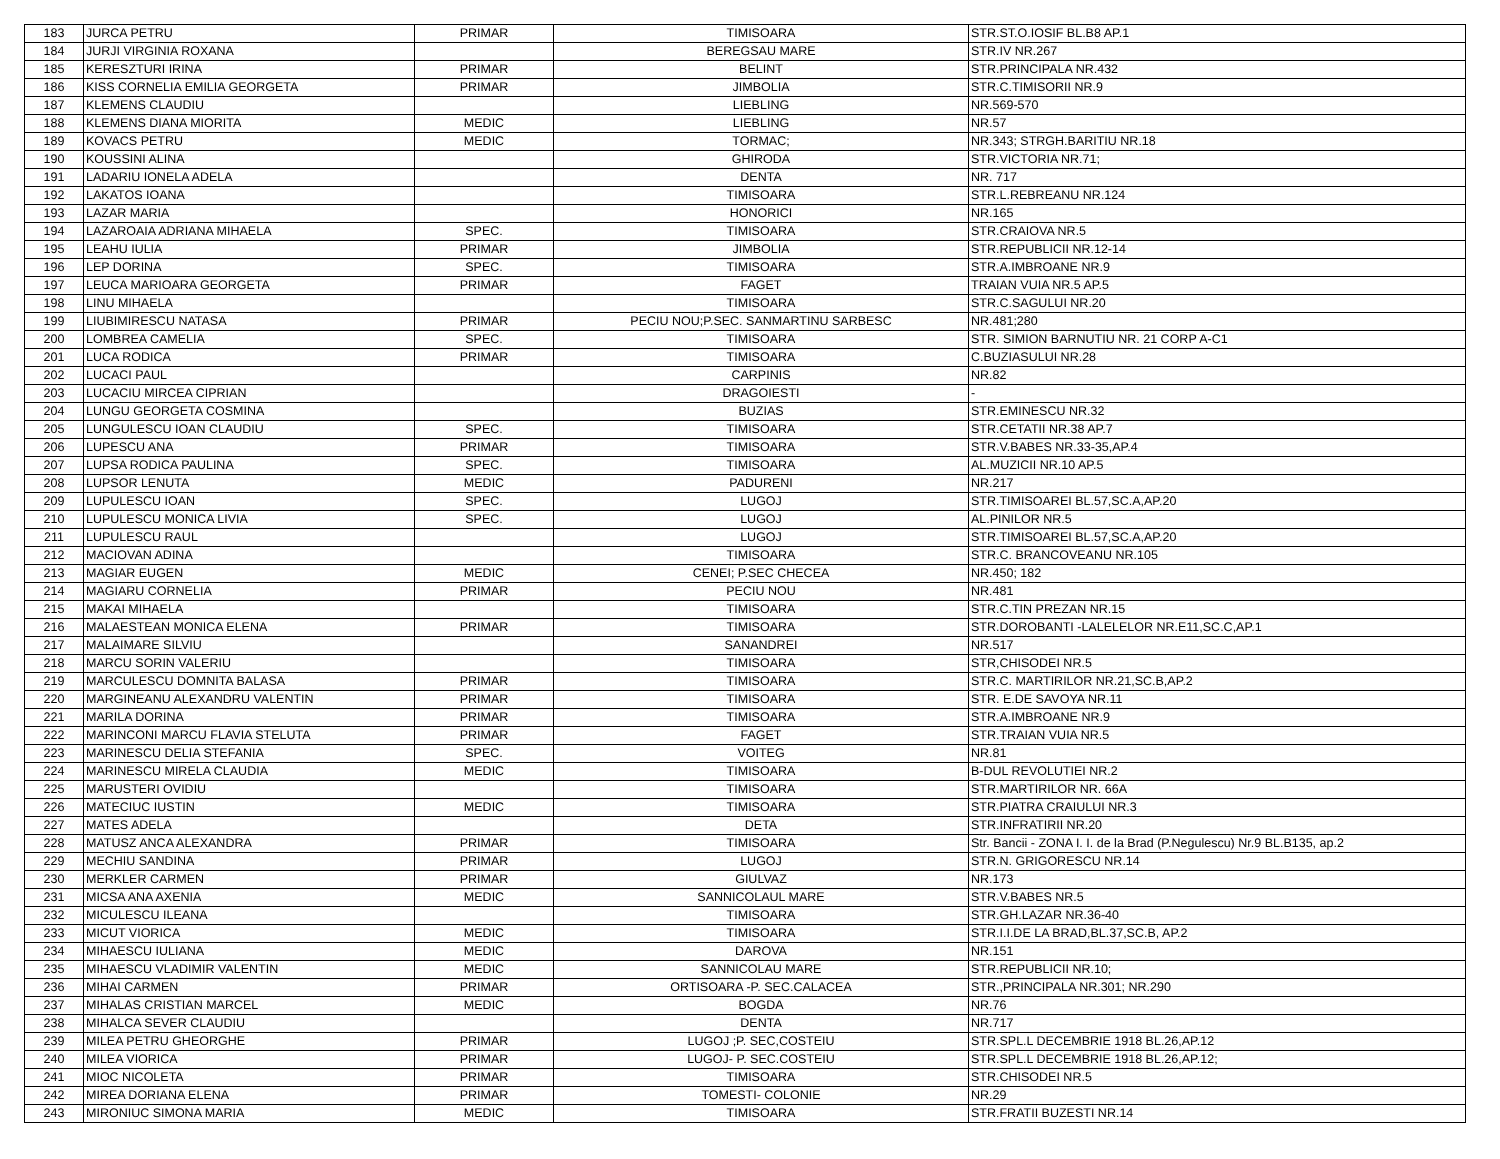| 183 | JURCA PETRU | PRIMAR | TIMISOARA | STR.ST.O.IOSIF BL.B8 AP.1 |
| 184 | JURJI VIRGINIA ROXANA | | BEREGSAU MARE | STR.IV NR.267 |
| 185 | KERESZTURI IRINA | PRIMAR | BELINT | STR.PRINCIPALA NR.432 |
| 186 | KISS CORNELIA EMILIA GEORGETA | PRIMAR | JIMBOLIA | STR.C.TIMISORII NR.9 |
| 187 | KLEMENS CLAUDIU | | LIEBLING | NR.569-570 |
| 188 | KLEMENS DIANA MIORITA | MEDIC | LIEBLING | NR.57 |
| 189 | KOVACS PETRU | MEDIC | TORMAC; | NR.343; STRGH.BARITIU NR.18 |
| 190 | KOUSSINI ALINA | | GHIRODA | STR.VICTORIA NR.71; |
| 191 | LADARIU IONELA ADELA | | DENTA | NR. 717 |
| 192 | LAKATOS IOANA | | TIMISOARA | STR.L.REBREANU NR.124 |
| 193 | LAZAR MARIA | | HONORICI | NR.165 |
| 194 | LAZAROAIA ADRIANA MIHAELA | SPEC. | TIMISOARA | STR.CRAIOVA NR.5 |
| 195 | LEAHU IULIA | PRIMAR | JIMBOLIA | STR.REPUBLICII NR.12-14 |
| 196 | LEP DORINA | SPEC. | TIMISOARA | STR.A.IMBROANE NR.9 |
| 197 | LEUCA MARIOARA GEORGETA | PRIMAR | FAGET | TRAIAN VUIA NR.5 AP.5 |
| 198 | LINU MIHAELA | | TIMISOARA | STR.C.SAGULUI NR.20 |
| 199 | LIUBIMIRESCU NATASA | PRIMAR | PECIU NOU;P.SEC. SANMARTINU SARBESC | NR.481;280 |
| 200 | LOMBREA CAMELIA | SPEC. | TIMISOARA | STR. SIMION BARNUTIU NR. 21 CORP A-C1 |
| 201 | LUCA RODICA | PRIMAR | TIMISOARA | C.BUZIASULUI NR.28 |
| 202 | LUCACI PAUL | | CARPINIS | NR.82 |
| 203 | LUCACIU MIRCEA CIPRIAN | | DRAGOIESTI | - |
| 204 | LUNGU GEORGETA COSMINA | | BUZIAS | STR.EMINESCU NR.32 |
| 205 | LUNGULESCU IOAN CLAUDIU | SPEC. | TIMISOARA | STR.CETATII NR.38 AP.7 |
| 206 | LUPESCU ANA | PRIMAR | TIMISOARA | STR.V.BABES NR.33-35,AP.4 |
| 207 | LUPSA RODICA PAULINA | SPEC. | TIMISOARA | AL.MUZICII NR.10 AP.5 |
| 208 | LUPSOR LENUTA | MEDIC | PADURENI | NR.217 |
| 209 | LUPULESCU IOAN | SPEC. | LUGOJ | STR.TIMISOAREI BL.57,SC.A,AP.20 |
| 210 | LUPULESCU MONICA LIVIA | SPEC. | LUGOJ | AL.PINILOR NR.5 |
| 211 | LUPULESCU RAUL | | LUGOJ | STR.TIMISOAREI BL.57,SC.A,AP.20 |
| 212 | MACIOVAN ADINA | | TIMISOARA | STR.C. BRANCOVEANU NR.105 |
| 213 | MAGIAR EUGEN | MEDIC | CENEI; P.SEC CHECEA | NR.450; 182 |
| 214 | MAGIARU CORNELIA | PRIMAR | PECIU NOU | NR.481 |
| 215 | MAKAI MIHAELA | | TIMISOARA | STR.C.TIN PREZAN NR.15 |
| 216 | MALAESTEAN MONICA ELENA | PRIMAR | TIMISOARA | STR.DOROBANTI -LALELELOR NR.E11,SC.C,AP.1 |
| 217 | MALAIMARE SILVIU | | SANANDREI | NR.517 |
| 218 | MARCU SORIN VALERIU | | TIMISOARA | STR,CHISODEI NR.5 |
| 219 | MARCULESCU DOMNITA BALASA | PRIMAR | TIMISOARA | STR.C. MARTIRILOR NR.21,SC.B,AP.2 |
| 220 | MARGINEANU ALEXANDRU VALENTIN | PRIMAR | TIMISOARA | STR. E.DE SAVOYA NR.11 |
| 221 | MARILA DORINA | PRIMAR | TIMISOARA | STR.A.IMBROANE NR.9 |
| 222 | MARINCONI MARCU FLAVIA STELUTA | PRIMAR | FAGET | STR.TRAIAN VUIA NR.5 |
| 223 | MARINESCU DELIA STEFANIA | SPEC. | VOITEG | NR.81 |
| 224 | MARINESCU MIRELA CLAUDIA | MEDIC | TIMISOARA | B-DUL REVOLUTIEI NR.2 |
| 225 | MARUSTERI OVIDIU | | TIMISOARA | STR.MARTIRILOR NR. 66A |
| 226 | MATECIUC IUSTIN | MEDIC | TIMISOARA | STR.PIATRA CRAIULUI NR.3 |
| 227 | MATES ADELA | | DETA | STR.INFRATIRII NR.20 |
| 228 | MATUSZ ANCA ALEXANDRA | PRIMAR | TIMISOARA | Str. Bancii - ZONA I. I. de la Brad (P.Negulescu) Nr.9 BL.B135, ap.2 |
| 229 | MECHIU SANDINA | PRIMAR | LUGOJ | STR.N. GRIGORESCU NR.14 |
| 230 | MERKLER CARMEN | PRIMAR | GIULVAZ | NR.173 |
| 231 | MICSA ANA AXENIA | MEDIC | SANNICOLAUL MARE | STR.V.BABES NR.5 |
| 232 | MICULESCU ILEANA | | TIMISOARA | STR.GH.LAZAR NR.36-40 |
| 233 | MICUT VIORICA | MEDIC | TIMISOARA | STR.I.I.DE LA BRAD,BL.37,SC.B, AP.2 |
| 234 | MIHAESCU IULIANA | MEDIC | DAROVA | NR.151 |
| 235 | MIHAESCU VLADIMIR VALENTIN | MEDIC | SANNICOLAU MARE | STR.REPUBLICII NR.10; |
| 236 | MIHAI CARMEN | PRIMAR | ORTISOARA -P. SEC.CALACEA | STR.,PRINCIPALA NR.301; NR.290 |
| 237 | MIHALAS CRISTIAN MARCEL | MEDIC | BOGDA | NR.76 |
| 238 | MIHALCA SEVER CLAUDIU | | DENTA | NR.717 |
| 239 | MILEA PETRU GHEORGHE | PRIMAR | LUGOJ ;P. SEC,COSTEIU | STR.SPL.L DECEMBRIE 1918 BL.26,AP.12 |
| 240 | MILEA VIORICA | PRIMAR | LUGOJ- P. SEC.COSTEIU | STR.SPL.L DECEMBRIE 1918 BL.26,AP.12; |
| 241 | MIOC NICOLETA | PRIMAR | TIMISOARA | STR.CHISODEI NR.5 |
| 242 | MIREA DORIANA ELENA | PRIMAR | TOMESTI- COLONIE | NR.29 |
| 243 | MIRONIUC SIMONA MARIA | MEDIC | TIMISOARA | STR.FRATII BUZESTI NR.14 |